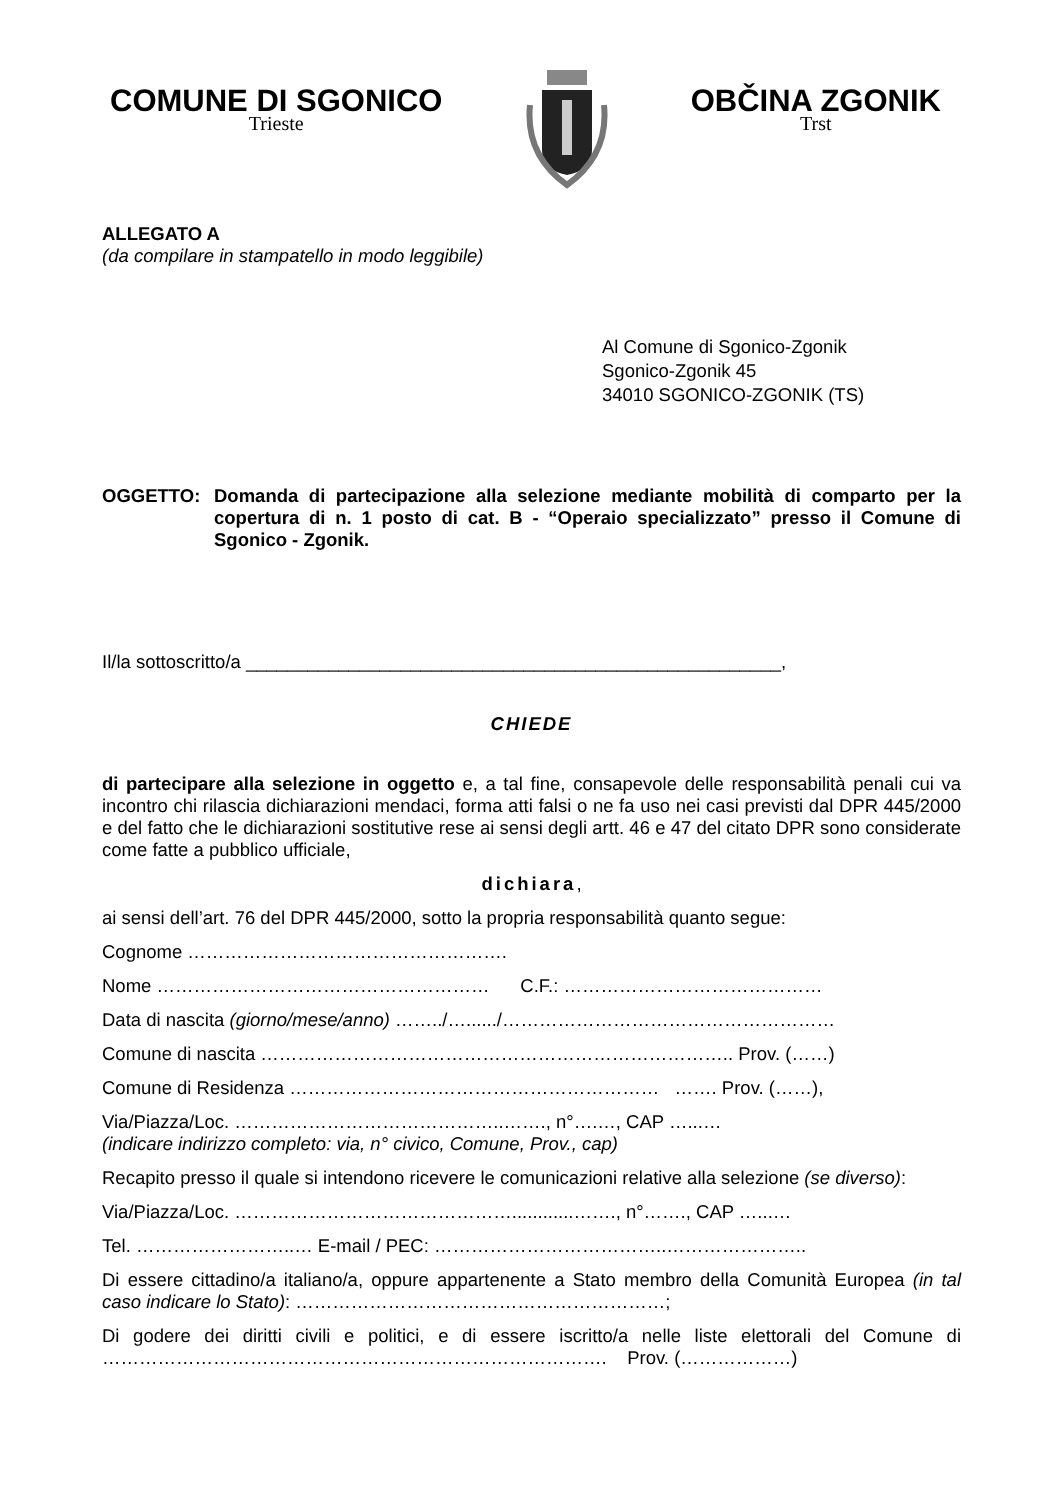COMUNE DI SGONICO
Trieste
OBČINA ZGONIK
Trst
ALLEGATO A
(da compilare in stampatello in modo leggibile)
Al Comune di Sgonico-Zgonik
Sgonico-Zgonik 45
34010 SGONICO-ZGONIK (TS)
OGGETTO: Domanda di partecipazione alla selezione mediante mobilità di comparto per la copertura di n. 1 posto di cat. B - “Operaio specializzato” presso il Comune di Sgonico - Zgonik.
Il/la sottoscritto/a ____________________________________________________,
CHIEDE
di partecipare alla selezione in oggetto e, a tal fine, consapevole delle responsabilità penali cui va incontro chi rilascia dichiarazioni mendaci, forma atti falsi o ne fa uso nei casi previsti dal DPR 445/2000 e del fatto che le dichiarazioni sostitutive rese ai sensi degli artt. 46 e 47 del citato DPR sono considerate come fatte a pubblico ufficiale,
dichiara,
ai sensi dell’art. 76 del DPR 445/2000, sotto la propria responsabilità quanto segue:
Cognome …………………………………………….
Nome ……………………………………………… C.F.: ……………………………………
Data di nascita (giorno/mese/anno) ……../…....../………………………………………………
Comune di nascita ………………………………………………………………….. Prov. (……)
Comune di Residenza …………………………………………………… ……. Prov. (……),
Via/Piazza/Loc. ……………………………………..……., n°….…, CAP …...…
(indicare indirizzo completo: via, n° civico, Comune, Prov., cap)
Recapito presso il quale si intendono ricevere le comunicazioni relative alla selezione (se diverso):
Via/Piazza/Loc. ………………………………………............……., n°……., CAP …...…
Tel. ……………………..… E-mail / PEC: ………………………………..…………………..
Di essere cittadino/a italiano/a, oppure appartenente a Stato membro della Comunità Europea (in tal caso indicare lo Stato): ……………………………………………………;
Di godere dei diritti civili e politici, e di essere iscritto/a nelle liste elettorali del Comune di ………………………………………………………………………. Prov. (………………)